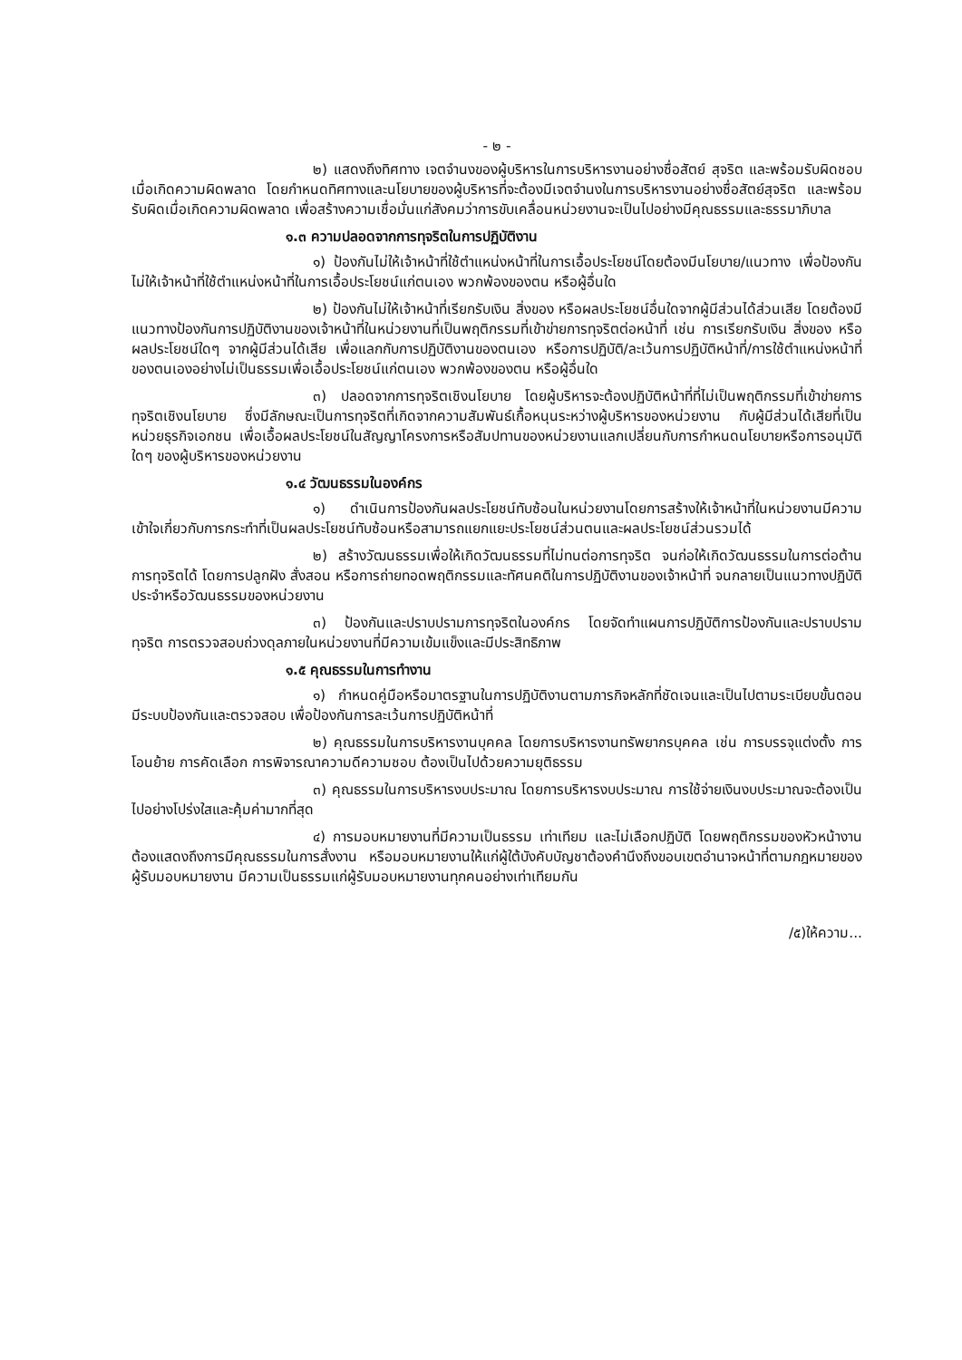- ๒ -
๒) แสดงถึงทิศทาง เจตจำนงของผู้บริหารในการบริหารงานอย่างซื่อสัตย์ สุจริต และพร้อมรับผิดชอบเมื่อเกิดความผิดพลาด โดยกำหนดทิศทางและนโยบายของผู้บริหารที่จะต้องมีเจตจำนงในการบริหารงานอย่างซื่อสัตย์สุจริต และพร้อมรับผิดเมื่อเกิดความผิดพลาด เพื่อสร้างความเชื่อมั่นแก่สังคมว่าการขับเคลื่อนหน่วยงานจะเป็นไปอย่างมีคุณธรรมและธรรมาภิบาล
๑.๓ ความปลอดจากการทุจริตในการปฏิบัติงาน
๑) ป้องกันไม่ให้เจ้าหน้าที่ใช้ตำแหน่งหน้าที่ในการเอื้อประโยชน์โดยต้องมีนโยบาย/แนวทาง เพื่อป้องกันไม่ให้เจ้าหน้าที่ใช้ตำแหน่งหน้าที่ในการเอื้อประโยชน์แก่ตนเอง พวกพ้องของตน หรือผู้อื่นใด
๒) ป้องกันไม่ให้เจ้าหน้าที่เรียกรับเงิน สิ่งของ หรือผลประโยชน์อื่นใดจากผู้มีส่วนได้ส่วนเสีย โดยต้องมีแนวทางป้องกันการปฏิบัติงานของเจ้าหน้าที่ในหน่วยงานที่เป็นพฤติกรรมที่เข้าข่ายการทุจริตต่อหน้าที่ เช่น การเรียกรับเงิน สิ่งของ หรือผลประโยชน์ใดๆ จากผู้มีส่วนได้เสีย เพื่อแลกกับการปฏิบัติงานของตนเอง หรือการปฏิบัติ/ละเว้นการปฏิบัติหน้าที่/การใช้ตำแหน่งหน้าที่ของตนเองอย่างไม่เป็นธรรมเพื่อเอื้อประโยชน์แก่ตนเอง พวกพ้องของตน หรือผู้อื่นใด
๓) ปลอดจากการทุจริตเชิงนโยบาย โดยผู้บริหารจะต้องปฏิบัติหน้าที่ที่ไม่เป็นพฤติกรรมที่เข้าข่ายการทุจริตเชิงนโยบาย ซึ่งมีลักษณะเป็นการทุจริตที่เกิดจากความสัมพันธ์เกื้อหนุนระหว่างผู้บริหารของหน่วยงาน กับผู้มีส่วนได้เสียที่เป็นหน่วยธุรกิจเอกชน เพื่อเอื้อผลประโยชน์ในสัญญาโครงการหรือสัมปทานของหน่วยงานแลกเปลี่ยนกับการกำหนดนโยบายหรือการอนุมัติใดๆ ของผู้บริหารของหน่วยงาน
๑.๔ วัฒนธรรมในองค์กร
๑) ดำเนินการป้องกันผลประโยชน์ทับซ้อนในหน่วยงานโดยการสร้างให้เจ้าหน้าที่ในหน่วยงานมีความเข้าใจเกี่ยวกับการกระทำที่เป็นผลประโยชน์ทับซ้อนหรือสามารถแยกแยะประโยชน์ส่วนตนและผลประโยชน์ส่วนรวมได้
๒) สร้างวัฒนธรรมเพื่อให้เกิดวัฒนธรรมที่ไม่ทนต่อการทุจริต จนก่อให้เกิดวัฒนธรรมในการต่อต้านการทุจริตได้ โดยการปลูกฝัง สั่งสอน หรือการถ่ายทอดพฤติกรรมและทัศนคติในการปฏิบัติงานของเจ้าหน้าที่ จนกลายเป็นแนวทางปฏิบัติประจำหรือวัฒนธรรมของหน่วยงาน
๓) ป้องกันและปราบปรามการทุจริตในองค์กร โดยจัดทำแผนการปฏิบัติการป้องกันและปราบปรามทุจริต การตรวจสอบถ่วงดุลภายในหน่วยงานที่มีความเข้มแข็งและมีประสิทธิภาพ
๑.๕ คุณธรรมในการทำงาน
๑) กำหนดคู่มือหรือมาตรฐานในการปฏิบัติงานตามภารกิจหลักที่ชัดเจนและเป็นไปตามระเบียบขั้นตอน มีระบบป้องกันและตรวจสอบ เพื่อป้องกันการละเว้นการปฏิบัติหน้าที่
๒) คุณธรรมในการบริหารงานบุคคล โดยการบริหารงานทรัพยากรบุคคล เช่น การบรรจุแต่งตั้ง การโอนย้าย การคัดเลือก การพิจารณาความดีความชอบ ต้องเป็นไปด้วยความยุติธรรม
๓) คุณธรรมในการบริหารงบประมาณ โดยการบริหารงบประมาณ การใช้จ่ายเงินงบประมาณจะต้องเป็นไปอย่างโปร่งใสและคุ้มค่ามากที่สุด
๔) การมอบหมายงานที่มีความเป็นธรรม เท่าเทียม และไม่เลือกปฏิบัติ โดยพฤติกรรมของหัวหน้างานต้องแสดงถึงการมีคุณธรรมในการสั่งงาน หรือมอบหมายงานให้แก่ผู้ใต้บังคับบัญชาต้องคำนึงถึงขอบเขตอำนาจหน้าที่ตามกฎหมายของผู้รับมอบหมายงาน มีความเป็นธรรมแก่ผู้รับมอบหมายงานทุกคนอย่างเท่าเทียมกัน
/๕)ให้ความ...